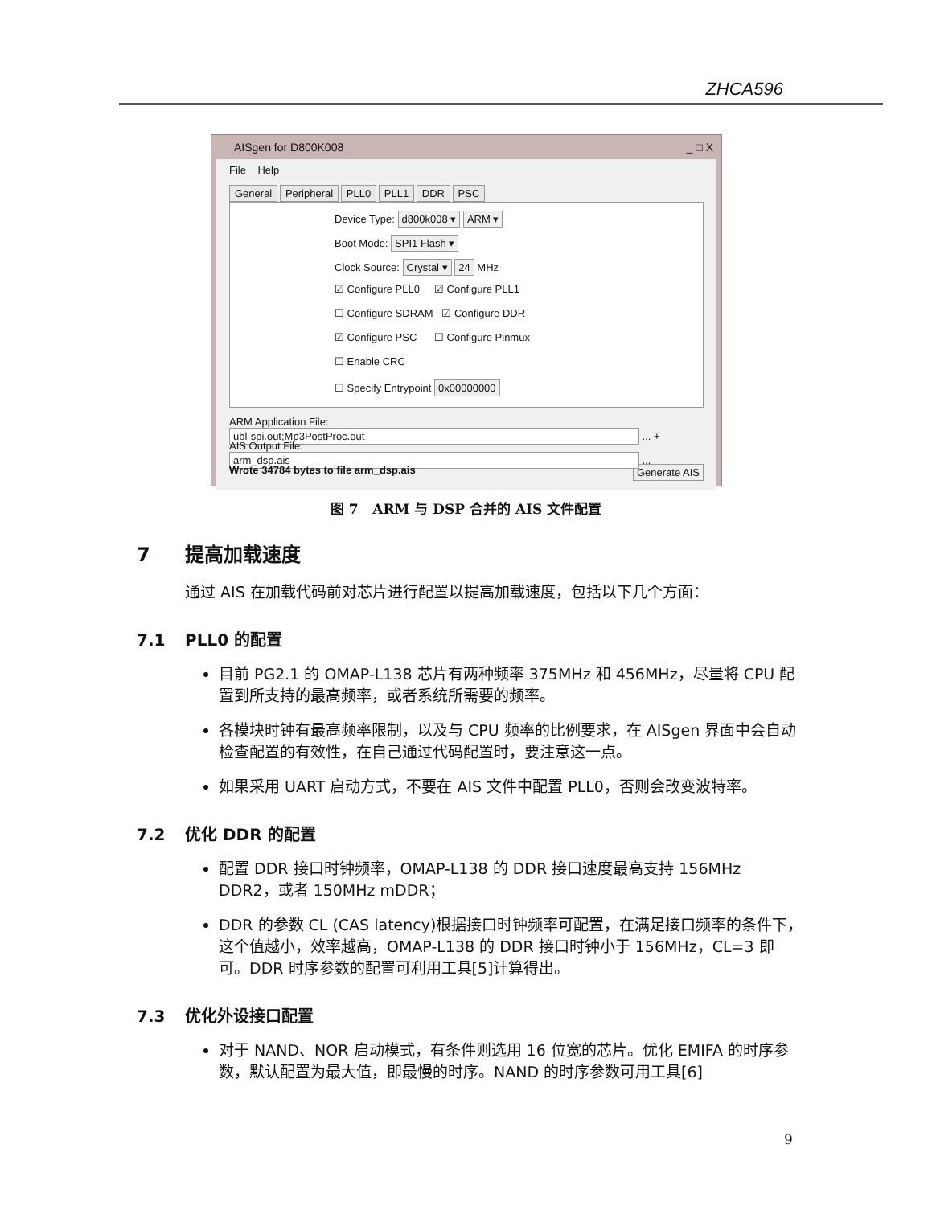ZHCA596
AISgen for D800K008 _ □ X
File Help
General Peripheral PLL0 PLL1 DDR PSC
Device Type: d800k008 ▾ ARM ▾
Boot Mode: SPI1 Flash ▾
Clock Source: Crystal ▾ 24 MHz
☑ Configure PLL0 ☑ Configure PLL1
☐ Configure SDRAM ☑ Configure DDR
☑ Configure PSC ☐ Configure Pinmux
☐ Enable CRC
☐ Specify Entrypoint 0x00000000
ARM Application File: ubl-spi.out;Mp3PostProc.out ... +
AIS Output File: arm_dsp.ais ...
Wrote 34784 bytes to file arm_dsp.ais Generate AIS
图 7 ARM 与 DSP 合并的 AIS 文件配置
7 提高加载速度
通过 AIS 在加载代码前对芯片进行配置以提高加载速度，包括以下几个方面：
7.1 PLL0 的配置
目前 PG2.1 的 OMAP-L138 芯片有两种频率 375MHz 和 456MHz，尽量将 CPU 配置到所支持的最高频率，或者系统所需要的频率。
各模块时钟有最高频率限制，以及与 CPU 频率的比例要求，在 AISgen 界面中会自动检查配置的有效性，在自己通过代码配置时，要注意这一点。
如果采用 UART 启动方式，不要在 AIS 文件中配置 PLL0，否则会改变波特率。
7.2 优化 DDR 的配置
配置 DDR 接口时钟频率，OMAP-L138 的 DDR 接口速度最高支持 156MHz DDR2，或者 150MHz mDDR；
DDR 的参数 CL (CAS latency)根据接口时钟频率可配置，在满足接口频率的条件下，这个值越小，效率越高，OMAP-L138 的 DDR 接口时钟小于 156MHz，CL=3 即可。DDR 时序参数的配置可利用工具[5]计算得出。
7.3 优化外设接口配置
对于 NAND、NOR 启动模式，有条件则选用 16 位宽的芯片。优化 EMIFA 的时序参数，默认配置为最大值，即最慢的时序。NAND 的时序参数可用工具[6]
9